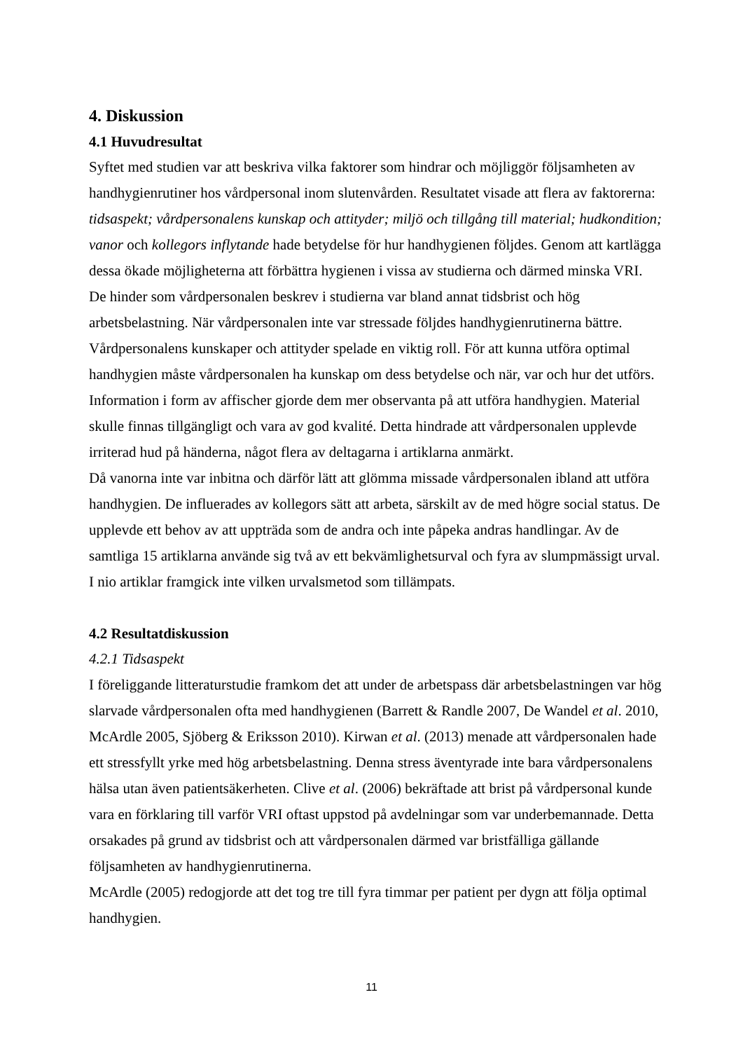4. Diskussion
4.1 Huvudresultat
Syftet med studien var att beskriva vilka faktorer som hindrar och möjliggör följsamheten av handhygienrutiner hos vårdpersonal inom slutenvården. Resultatet visade att flera av faktorerna: tidsaspekt; vårdpersonalens kunskap och attityder; miljö och tillgång till material; hudkondition; vanor och kollegors inflytande hade betydelse för hur handhygienen följdes. Genom att kartlägga dessa ökade möjligheterna att förbättra hygienen i vissa av studierna och därmed minska VRI. De hinder som vårdpersonalen beskrev i studierna var bland annat tidsbrist och hög arbetsbelastning. När vårdpersonalen inte var stressade följdes handhygienrutinerna bättre. Vårdpersonalens kunskaper och attityder spelade en viktig roll. För att kunna utföra optimal handhygien måste vårdpersonalen ha kunskap om dess betydelse och när, var och hur det utförs. Information i form av affischer gjorde dem mer observanta på att utföra handhygien. Material skulle finnas tillgängligt och vara av god kvalité. Detta hindrade att vårdpersonalen upplevde irriterad hud på händerna, något flera av deltagarna i artiklarna anmärkt.
Då vanorna inte var inbitna och därför lätt att glömma missade vårdpersonalen ibland att utföra handhygien. De influerades av kollegors sätt att arbeta, särskilt av de med högre social status. De upplevde ett behov av att uppträda som de andra och inte påpeka andras handlingar. Av de samtliga 15 artiklarna använde sig två av ett bekvämlighetsurval och fyra av slumpmässigt urval. I nio artiklar framgick inte vilken urvalsmetod som tillämpats.
4.2 Resultatdiskussion
4.2.1 Tidsaspekt
I föreliggande litteraturstudie framkom det att under de arbetspass där arbetsbelastningen var hög slarvade vårdpersonalen ofta med handhygienen (Barrett & Randle 2007, De Wandel et al. 2010, McArdle 2005, Sjöberg & Eriksson 2010). Kirwan et al. (2013) menade att vårdpersonalen hade ett stressfyllt yrke med hög arbetsbelastning. Denna stress äventyrade inte bara vårdpersonalens hälsa utan även patientsäkerheten. Clive et al. (2006) bekräftade att brist på vårdpersonal kunde vara en förklaring till varför VRI oftast uppstod på avdelningar som var underbemannade. Detta orsakades på grund av tidsbrist och att vårdpersonalen därmed var bristfälliga gällande följsamheten av handhygienrutinerna.
McArdle (2005) redogjorde att det tog tre till fyra timmar per patient per dygn att följa optimal handhygien.
11